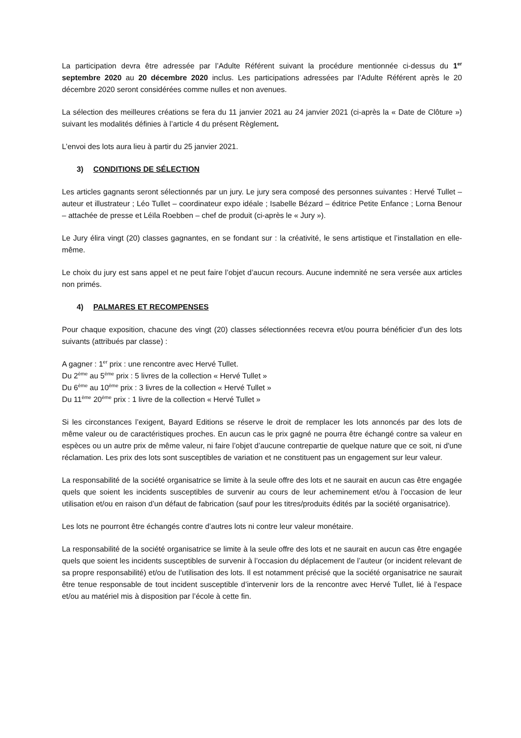La participation devra être adressée par l’Adulte Référent suivant la procédure mentionnée ci-dessus du 1<sup>er</sup> septembre 2020 au 20 décembre 2020 inclus. Les participations adressées par l’Adulte Référent après le 20 décembre 2020 seront considérées comme nulles et non avenues.
La sélection des meilleures créations se fera du 11 janvier 2021 au 24 janvier 2021 (ci-après la « Date de Clôture ») suivant les modalités définies à l’article 4 du présent Règlement.
L’envoi des lots aura lieu à partir du 25 janvier 2021.
3) CONDITIONS DE SÉLECTION
Les articles gagnants seront sélectionnés par un jury. Le jury sera composé des personnes suivantes : Hervé Tullet – auteur et illustrateur ; Léo Tullet – coordinateur expo idéale ; Isabelle Bézard – éditrice Petite Enfance ; Lorna Benour – attachée de presse et Léïla Roebben – chef de produit (ci-après le « Jury »).
Le Jury élira vingt (20) classes gagnantes, en se fondant sur : la créativité, le sens artistique et l’installation en elle-même.
Le choix du jury est sans appel et ne peut faire l’objet d’aucun recours. Aucune indemnité ne sera versée aux articles non primés.
4) PALMARES ET RECOMPENSES
Pour chaque exposition, chacune des vingt (20) classes sélectionnées recevra et/ou pourra bénéficier d’un des lots suivants (attribués par classe) :
A gagner : 1<sup>er</sup> prix : une rencontre avec Hervé Tullet.
Du 2<sup>ème</sup> au 5<sup>ème</sup> prix : 5 livres de la collection « Hervé Tullet »
Du 6<sup>ème</sup> au 10<sup>ème</sup> prix : 3 livres de la collection « Hervé Tullet »
Du 11<sup>ème</sup> 20<sup>ème</sup> prix : 1 livre de la collection « Hervé Tullet »
Si les circonstances l’exigent, Bayard Editions se réserve le droit de remplacer les lots annoncés par des lots de même valeur ou de caractéristiques proches. En aucun cas le prix gagné ne pourra être échangé contre sa valeur en espèces ou un autre prix de même valeur, ni faire l’objet d’aucune contrepartie de quelque nature que ce soit, ni d'une réclamation. Les prix des lots sont susceptibles de variation et ne constituent pas un engagement sur leur valeur.
La responsabilité de la société organisatrice se limite à la seule offre des lots et ne saurait en aucun cas être engagée quels que soient les incidents susceptibles de survenir au cours de leur acheminement et/ou à l’occasion de leur utilisation et/ou en raison d’un défaut de fabrication (sauf pour les titres/produits édités par la société organisatrice).
Les lots ne pourront être échangés contre d’autres lots ni contre leur valeur monétaire.
La responsabilité de la société organisatrice se limite à la seule offre des lots et ne saurait en aucun cas être engagée quels que soient les incidents susceptibles de survenir à l’occasion du déplacement de l’auteur (or incident relevant de sa propre responsabilité) et/ou de l’utilisation des lots. Il est notamment précisé que la société organisatrice ne saurait être tenue responsable de tout incident susceptible d’intervenir lors de la rencontre avec Hervé Tullet, lié à l’espace et/ou au matériel mis à disposition par l’école à cette fin.